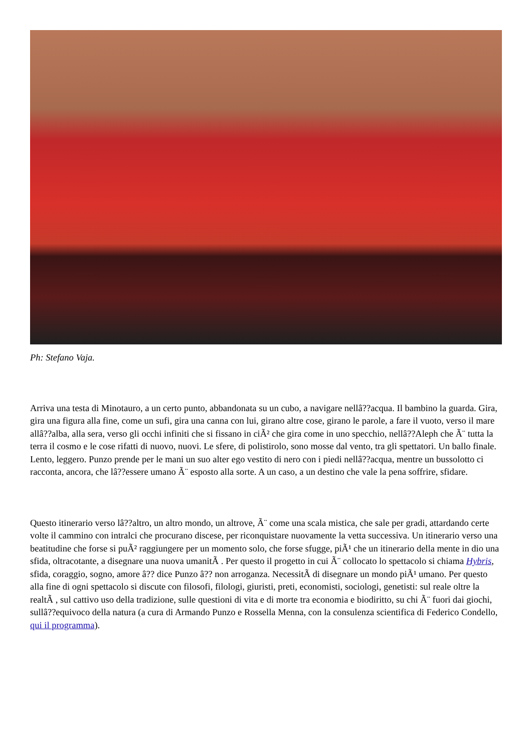Ph: Stefano Vaja.
Arriva una testa di Minotauro, a un certo punto, abbandonata su un cubo, a navigare nellâ??acqua. Il bambino la guarda. Gira, gira una figura alla fine, come un sufi, gira una canna con lui, girano altre cose, girano le parole, a fare il vuoto, verso il mare allâ??alba, alla sera, verso gli occhi infiniti che si fissano in ciÃ² che gira come in uno specchio, nellâ??Aleph che Ã¨ tutta la terra il cosmo e le cose rifatti di nuovo, nuovi. Le sfere, di polistirolo, sono mosse dal vento, tra gli spettatori. Un ballo finale. Lento, leggero. Punzo prende per le mani un suo alter ego vestito di nero con i piedi nellâ??acqua, mentre un bussolotto ci racconta, ancora, che lâ??essere umano Ã¨ esposto alla sorte. A un caso, a un destino che vale la pena soffrire, sfidare.
Questo itinerario verso lâ??altro, un altro mondo, un altrove, Ã¨ come una scala mistica, che sale per gradi, attardando certe volte il cammino con intralci che procurano discese, per riconquistare nuovamente la vetta successiva. Un itinerario verso una beatitudine che forse si puÃ² raggiungere per un momento solo, che forse sfugge, piÃ¹ che un itinerario della mente in dio una sfida, oltracotante, a disegnare una nuova umanitÃ . Per questo il progetto in cui Ã¨ collocato lo spettacolo si chiama Hybris, sfida, coraggio, sogno, amore â?? dice Punzo â?? non arroganza. NecessitÃ di disegnare un mondo piÃ¹ umano. Per questo alla fine di ogni spettacolo si discute con filosofi, filologi, giuristi, preti, economisti, sociologi, genetisti: sul reale oltre la realtÃ , sul cattivo uso della tradizione, sulle questioni di vita e di morte tra economia e biodiritto, su chi Ã¨ fuori dai giochi, sullâ??equivoco della natura (a cura di Armando Punzo e Rossella Menna, con la consulenza scientifica di Federico Condello, qui il programma).